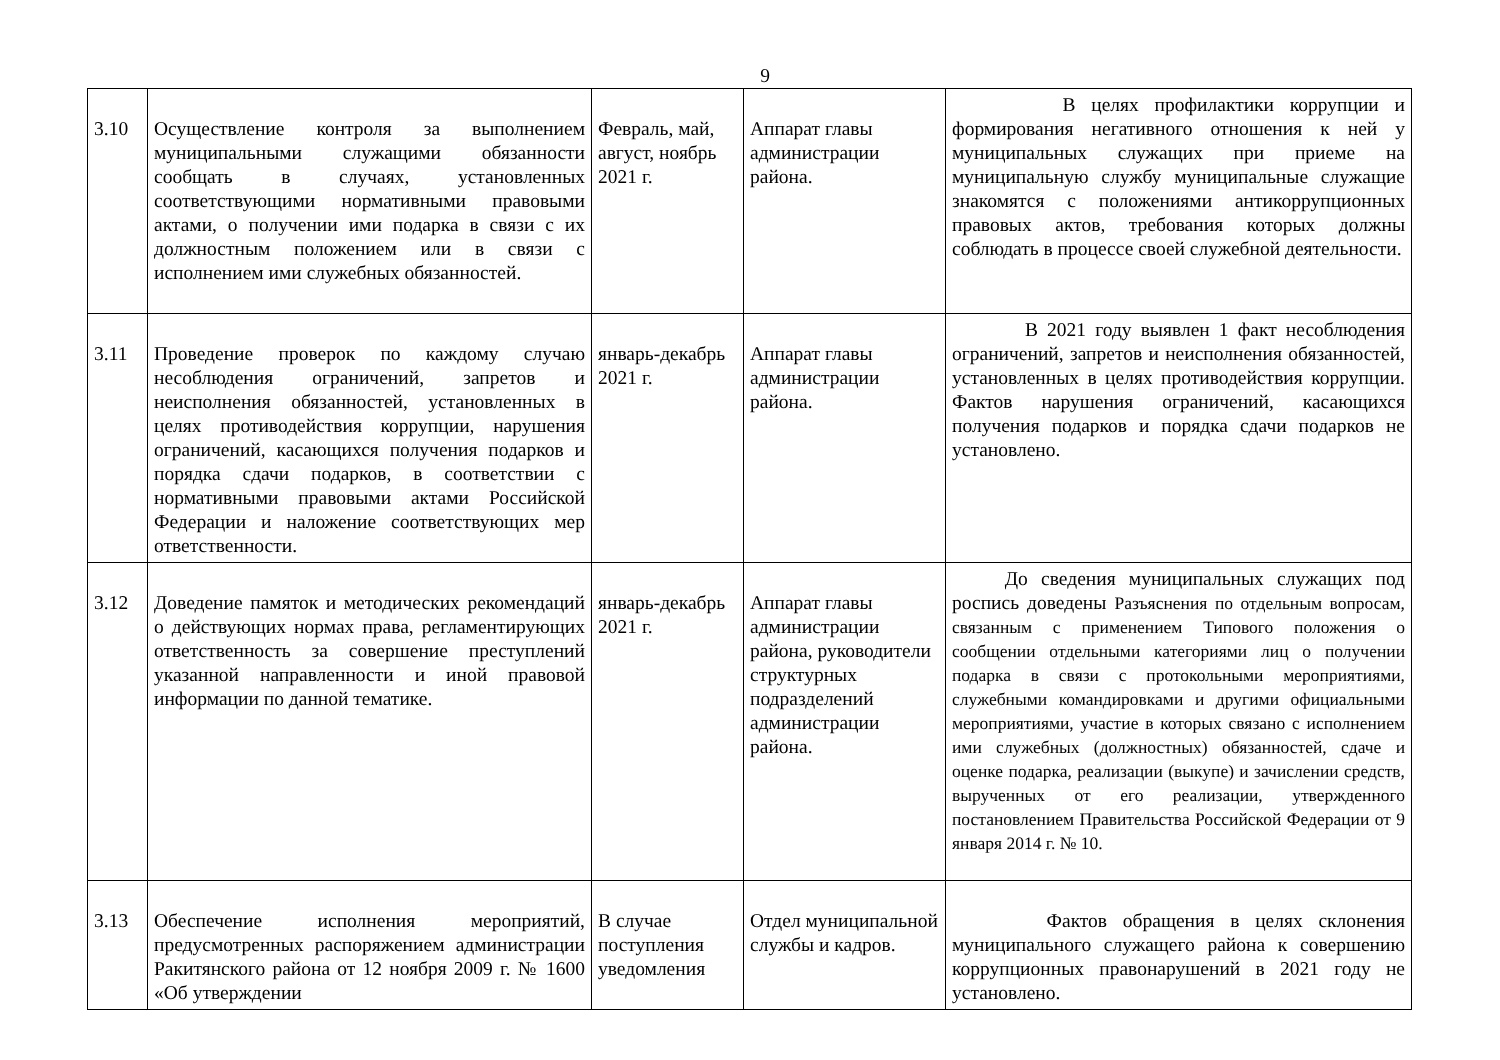9
| 3.10 | Осуществление контроля за выполнением муниципальными служащими обязанности сообщать в случаях, установленных соответствующими нормативными правовыми актами, о получении ими подарка в связи с их должностным положением или в связи с исполнением ими служебных обязанностей. | Февраль, май, август, ноябрь 2021 г. | Аппарат главы администрации района. | В целях профилактики коррупции и формирования негативного отношения к ней у муниципальных служащих при приеме на муниципальную службу муниципальные служащие знакомятся с положениями антикоррупционных правовых актов, требования которых должны соблюдать в процессе своей служебной деятельности. |
| 3.11 | Проведение проверок по каждому случаю несоблюдения ограничений, запретов и неисполнения обязанностей, установленных в целях противодействия коррупции, нарушения ограничений, касающихся получения подарков и порядка сдачи подарков, в соответствии с нормативными правовыми актами Российской Федерации и наложение соответствующих мер ответственности. | январь-декабрь 2021 г. | Аппарат главы администрации района. | В 2021 году выявлен 1 факт несоблюдения ограничений, запретов и неисполнения обязанностей, установленных в целях противодействия коррупции. Фактов нарушения ограничений, касающихся получения подарков и порядка сдачи подарков не установлено. |
| 3.12 | Доведение памяток и методических рекомендаций о действующих нормах права, регламентирующих ответственность за совершение преступлений указанной направленности и иной правовой информации по данной тематике. | январь-декабрь 2021 г. | Аппарат главы администрации района, руководители структурных подразделений администрации района. | До сведения муниципальных служащих под роспись доведены Разъяснения по отдельным вопросам, связанным с применением Типового положения о сообщении отдельными категориями лиц о получении подарка в связи с протокольными мероприятиями, служебными командировками и другими официальными мероприятиями, участие в которых связано с исполнением ими служебных (должностных) обязанностей, сдаче и оценке подарка, реализации (выкупе) и зачислении средств, вырученных от его реализации, утвержденного постановлением Правительства Российской Федерации от 9 января 2014 г. № 10. |
| 3.13 | Обеспечение исполнения мероприятий, предусмотренных распоряжением администрации Ракитянского района от 12 ноября 2009 г. № 1600 «Об утверждении | В случае поступления уведомления | Отдел муниципальной службы и кадров. | Фактов обращения в целях склонения муниципального служащего района к совершению коррупционных правонарушений в 2021 году не установлено. |